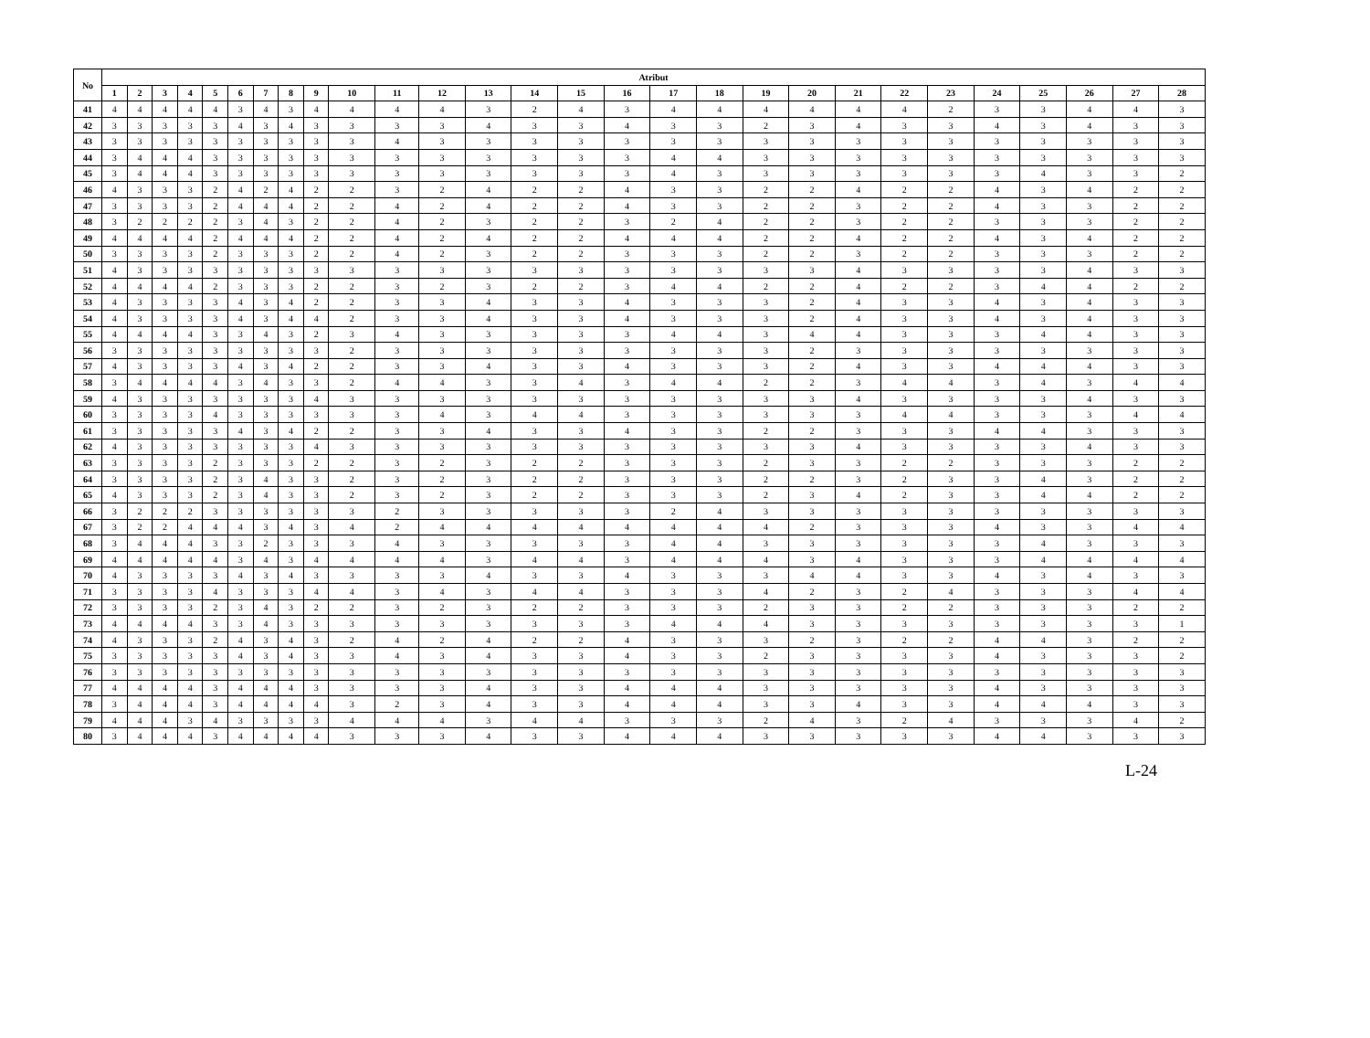| No | Atribut | | | | | | | | | | | | | | | | | | | | | | | | | | | |
| --- | --- | --- | --- | --- | --- | --- | --- | --- | --- | --- | --- | --- | --- | --- | --- | --- | --- | --- | --- | --- | --- | --- | --- | --- | --- | --- | --- | --- |
| | 1 | 2 | 3 | 4 | 5 | 6 | 7 | 8 | 9 | 10 | 11 | 12 | 13 | 14 | 15 | 16 | 17 | 18 | 19 | 20 | 21 | 22 | 23 | 24 | 25 | 26 | 27 | 28 |
| 41 | 4 | 4 | 4 | 4 | 4 | 3 | 4 | 3 | 4 | 4 | 4 | 4 | 3 | 2 | 4 | 3 | 4 | 4 | 4 | 4 | 4 | 4 | 2 | 3 | 3 | 4 | 4 | 3 |
| 42 | 3 | 3 | 3 | 3 | 3 | 4 | 3 | 4 | 3 | 3 | 3 | 3 | 4 | 3 | 3 | 4 | 3 | 3 | 2 | 3 | 4 | 3 | 3 | 4 | 3 | 4 | 3 | 3 |
| 43 | 3 | 3 | 3 | 3 | 3 | 3 | 3 | 3 | 3 | 3 | 4 | 3 | 3 | 3 | 3 | 3 | 3 | 3 | 3 | 3 | 3 | 3 | 3 | 3 | 3 | 3 | 3 | 3 |
| 44 | 3 | 4 | 4 | 4 | 3 | 3 | 3 | 3 | 3 | 3 | 3 | 3 | 3 | 3 | 3 | 3 | 4 | 4 | 3 | 3 | 3 | 3 | 3 | 3 | 3 | 3 | 3 | 3 |
| 45 | 3 | 4 | 4 | 4 | 3 | 3 | 3 | 3 | 3 | 3 | 3 | 3 | 3 | 3 | 3 | 3 | 4 | 3 | 3 | 3 | 3 | 3 | 3 | 3 | 4 | 3 | 3 | 2 |
| 46 | 4 | 3 | 3 | 3 | 2 | 4 | 2 | 4 | 2 | 2 | 3 | 2 | 4 | 2 | 2 | 4 | 3 | 3 | 2 | 2 | 4 | 2 | 2 | 4 | 3 | 4 | 2 | 2 |
| 47 | 3 | 3 | 3 | 3 | 2 | 4 | 4 | 4 | 2 | 2 | 4 | 2 | 4 | 2 | 2 | 4 | 3 | 3 | 2 | 2 | 3 | 2 | 2 | 4 | 3 | 3 | 2 | 2 |
| 48 | 3 | 2 | 2 | 2 | 2 | 3 | 4 | 3 | 2 | 2 | 4 | 2 | 3 | 2 | 2 | 3 | 2 | 4 | 2 | 2 | 3 | 2 | 2 | 3 | 3 | 3 | 2 | 2 |
| 49 | 4 | 4 | 4 | 4 | 2 | 4 | 4 | 4 | 2 | 2 | 4 | 2 | 4 | 2 | 2 | 4 | 4 | 4 | 2 | 2 | 4 | 2 | 2 | 4 | 3 | 4 | 2 | 2 |
| 50 | 3 | 3 | 3 | 3 | 2 | 3 | 3 | 3 | 2 | 2 | 4 | 2 | 3 | 2 | 2 | 3 | 3 | 3 | 2 | 2 | 3 | 2 | 2 | 3 | 3 | 3 | 2 | 2 |
| 51 | 4 | 3 | 3 | 3 | 3 | 3 | 3 | 3 | 3 | 3 | 3 | 3 | 3 | 3 | 3 | 3 | 3 | 3 | 3 | 3 | 4 | 3 | 3 | 3 | 3 | 4 | 3 | 3 |
| 52 | 4 | 4 | 4 | 4 | 2 | 3 | 3 | 3 | 2 | 2 | 3 | 2 | 3 | 2 | 2 | 3 | 4 | 4 | 2 | 2 | 4 | 2 | 2 | 3 | 4 | 4 | 2 | 2 |
| 53 | 4 | 3 | 3 | 3 | 3 | 4 | 3 | 4 | 2 | 2 | 3 | 3 | 4 | 3 | 3 | 4 | 3 | 3 | 3 | 2 | 4 | 3 | 3 | 4 | 3 | 4 | 3 | 3 |
| 54 | 4 | 3 | 3 | 3 | 3 | 4 | 3 | 4 | 4 | 2 | 3 | 3 | 4 | 3 | 3 | 4 | 3 | 3 | 3 | 2 | 4 | 3 | 3 | 4 | 3 | 4 | 3 | 3 |
| 55 | 4 | 4 | 4 | 4 | 3 | 3 | 4 | 3 | 2 | 3 | 4 | 3 | 3 | 3 | 3 | 3 | 4 | 4 | 3 | 4 | 4 | 3 | 3 | 3 | 4 | 4 | 3 | 3 |
| 56 | 3 | 3 | 3 | 3 | 3 | 3 | 3 | 3 | 3 | 2 | 3 | 3 | 3 | 3 | 3 | 3 | 3 | 3 | 3 | 2 | 3 | 3 | 3 | 3 | 3 | 3 | 3 | 3 |
| 57 | 4 | 3 | 3 | 3 | 3 | 4 | 3 | 4 | 2 | 2 | 3 | 3 | 4 | 3 | 3 | 4 | 3 | 3 | 3 | 2 | 4 | 3 | 3 | 4 | 4 | 4 | 3 | 3 |
| 58 | 3 | 4 | 4 | 4 | 4 | 3 | 4 | 3 | 3 | 2 | 4 | 4 | 3 | 3 | 4 | 3 | 4 | 4 | 2 | 2 | 3 | 4 | 4 | 3 | 4 | 3 | 4 | 4 |
| 59 | 4 | 3 | 3 | 3 | 3 | 3 | 3 | 3 | 4 | 3 | 3 | 3 | 3 | 3 | 3 | 3 | 3 | 3 | 3 | 3 | 4 | 3 | 3 | 3 | 3 | 4 | 3 | 3 |
| 60 | 3 | 3 | 3 | 3 | 4 | 3 | 3 | 3 | 3 | 3 | 3 | 4 | 3 | 4 | 4 | 3 | 3 | 3 | 3 | 3 | 3 | 4 | 4 | 3 | 3 | 3 | 4 | 4 |
| 61 | 3 | 3 | 3 | 3 | 3 | 4 | 3 | 4 | 2 | 2 | 3 | 3 | 4 | 3 | 3 | 4 | 3 | 3 | 2 | 2 | 3 | 3 | 3 | 4 | 4 | 3 | 3 | 3 |
| 62 | 4 | 3 | 3 | 3 | 3 | 3 | 3 | 3 | 4 | 3 | 3 | 3 | 3 | 3 | 3 | 3 | 3 | 3 | 3 | 3 | 4 | 3 | 3 | 3 | 3 | 4 | 3 | 3 |
| 63 | 3 | 3 | 3 | 3 | 2 | 3 | 3 | 3 | 2 | 2 | 3 | 2 | 3 | 2 | 2 | 3 | 3 | 3 | 2 | 3 | 3 | 2 | 2 | 3 | 3 | 3 | 2 | 2 |
| 64 | 3 | 3 | 3 | 3 | 2 | 3 | 4 | 3 | 3 | 2 | 3 | 2 | 3 | 2 | 2 | 3 | 3 | 3 | 2 | 2 | 3 | 2 | 3 | 3 | 4 | 3 | 2 | 2 |
| 65 | 4 | 3 | 3 | 3 | 2 | 3 | 4 | 3 | 3 | 2 | 3 | 2 | 3 | 2 | 2 | 3 | 3 | 3 | 2 | 3 | 4 | 2 | 3 | 3 | 4 | 4 | 2 | 2 |
| 66 | 3 | 2 | 2 | 2 | 3 | 3 | 3 | 3 | 3 | 3 | 2 | 3 | 3 | 3 | 3 | 3 | 2 | 4 | 3 | 3 | 3 | 3 | 3 | 3 | 3 | 3 | 3 | 3 |
| 67 | 3 | 2 | 2 | 4 | 4 | 4 | 3 | 4 | 3 | 4 | 2 | 4 | 4 | 4 | 4 | 4 | 4 | 4 | 4 | 2 | 3 | 3 | 3 | 4 | 3 | 3 | 4 | 4 |
| 68 | 3 | 4 | 4 | 4 | 3 | 3 | 2 | 3 | 3 | 3 | 4 | 3 | 3 | 3 | 3 | 3 | 4 | 4 | 3 | 3 | 3 | 3 | 3 | 3 | 4 | 3 | 3 | 3 |
| 69 | 4 | 4 | 4 | 4 | 4 | 3 | 4 | 3 | 4 | 4 | 4 | 4 | 3 | 4 | 4 | 3 | 4 | 4 | 4 | 3 | 4 | 3 | 3 | 3 | 4 | 4 | 4 | 4 |
| 70 | 4 | 3 | 3 | 3 | 3 | 4 | 3 | 4 | 3 | 3 | 3 | 3 | 4 | 3 | 3 | 4 | 3 | 3 | 3 | 4 | 4 | 3 | 3 | 4 | 3 | 4 | 3 | 3 |
| 71 | 3 | 3 | 3 | 3 | 4 | 3 | 3 | 3 | 4 | 4 | 3 | 4 | 3 | 4 | 4 | 3 | 3 | 3 | 4 | 2 | 3 | 2 | 4 | 3 | 3 | 3 | 4 | 4 |
| 72 | 3 | 3 | 3 | 3 | 2 | 3 | 4 | 3 | 2 | 2 | 3 | 2 | 3 | 2 | 2 | 3 | 3 | 3 | 2 | 3 | 3 | 2 | 2 | 3 | 3 | 3 | 2 | 2 |
| 73 | 4 | 4 | 4 | 4 | 3 | 3 | 4 | 3 | 3 | 3 | 3 | 3 | 3 | 3 | 3 | 3 | 4 | 4 | 4 | 3 | 3 | 3 | 3 | 3 | 3 | 3 | 3 | 1 |
| 74 | 4 | 3 | 3 | 3 | 2 | 4 | 3 | 4 | 3 | 2 | 4 | 2 | 4 | 2 | 2 | 4 | 3 | 3 | 3 | 2 | 3 | 2 | 2 | 4 | 4 | 3 | 2 | 2 |
| 75 | 3 | 3 | 3 | 3 | 3 | 4 | 3 | 4 | 3 | 3 | 4 | 3 | 4 | 3 | 3 | 4 | 3 | 3 | 2 | 3 | 3 | 3 | 3 | 4 | 3 | 3 | 3 | 2 |
| 76 | 3 | 3 | 3 | 3 | 3 | 3 | 3 | 3 | 3 | 3 | 3 | 3 | 3 | 3 | 3 | 3 | 3 | 3 | 3 | 3 | 3 | 3 | 3 | 3 | 3 | 3 | 3 | 3 |
| 77 | 4 | 4 | 4 | 4 | 3 | 4 | 4 | 4 | 3 | 3 | 3 | 3 | 4 | 3 | 3 | 4 | 4 | 4 | 3 | 3 | 3 | 3 | 3 | 4 | 3 | 3 | 3 | 3 |
| 78 | 3 | 4 | 4 | 4 | 3 | 4 | 4 | 4 | 4 | 3 | 2 | 3 | 4 | 3 | 3 | 4 | 4 | 4 | 3 | 3 | 4 | 3 | 3 | 4 | 4 | 4 | 3 | 3 |
| 79 | 4 | 4 | 4 | 3 | 4 | 3 | 3 | 3 | 3 | 4 | 4 | 4 | 3 | 4 | 4 | 3 | 3 | 3 | 2 | 4 | 3 | 2 | 4 | 3 | 3 | 3 | 4 | 2 |
| 80 | 3 | 4 | 4 | 4 | 3 | 4 | 4 | 4 | 4 | 3 | 3 | 3 | 4 | 3 | 3 | 4 | 4 | 4 | 3 | 3 | 3 | 3 | 3 | 4 | 4 | 3 | 3 | 3 |
L-24